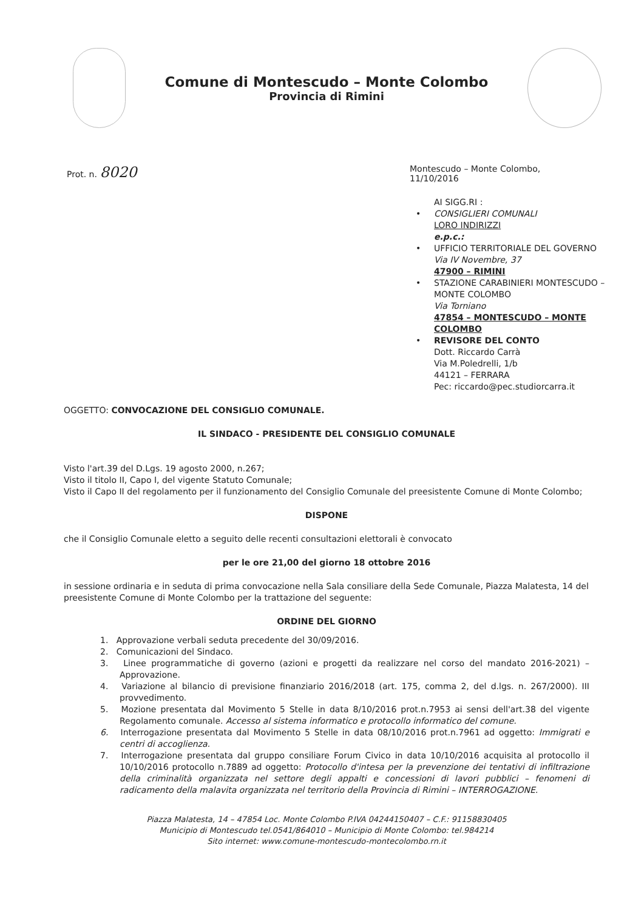Comune di Montescudo – Monte Colombo
Provincia di Rimini
Prot. n. 8020
Montescudo – Monte Colombo,
11/10/2016
AI SIGG.RI :
• CONSIGLIERI COMUNALI
LORO INDIRIZZI
e.p.c.:
• UFFICIO TERRITORIALE DEL GOVERNO
Via IV Novembre, 37
47900 – RIMINI
• STAZIONE CARABINIERI MONTESCUDO – MONTE COLOMBO
Via Torniano
47854 – MONTESCUDO – MONTE COLOMBO
• REVISORE DEL CONTO
Dott. Riccardo Carrà
Via M.Poledrelli, 1/b
44121 – FERRARA
Pec: riccardo@pec.studiorcarra.it
OGGETTO: CONVOCAZIONE DEL CONSIGLIO COMUNALE.
IL SINDACO - PRESIDENTE DEL CONSIGLIO COMUNALE
Visto l'art.39 del D.Lgs. 19 agosto 2000, n.267;
Visto il titolo II, Capo I, del vigente Statuto Comunale;
Visto il Capo II del regolamento per il funzionamento del Consiglio Comunale del preesistente Comune di Monte Colombo;
DISPONE
che il Consiglio Comunale eletto a seguito delle recenti consultazioni elettorali è convocato
per le ore 21,00 del giorno 18 ottobre 2016
in sessione ordinaria e in seduta di prima convocazione nella Sala consiliare della Sede Comunale, Piazza Malatesta, 14 del preesistente Comune di Monte Colombo per la trattazione del seguente:
ORDINE DEL GIORNO
1. Approvazione verbali seduta precedente del 30/09/2016.
2. Comunicazioni del Sindaco.
3. Linee programmatiche di governo (azioni e progetti da realizzare nel corso del mandato 2016-2021) – Approvazione.
4. Variazione al bilancio di previsione finanziario 2016/2018 (art. 175, comma 2, del d.lgs. n. 267/2000). III provvedimento.
5. Mozione presentata dal Movimento 5 Stelle in data 8/10/2016 prot.n.7953 ai sensi dell'art.38 del vigente Regolamento comunale. Accesso al sistema informatico e protocollo informatico del comune.
6. Interrogazione presentata dal Movimento 5 Stelle in data 08/10/2016 prot.n.7961 ad oggetto: Immigrati e centri di accoglienza.
7. Interrogazione presentata dal gruppo consiliare Forum Civico in data 10/10/2016 acquisita al protocollo il 10/10/2016 protocollo n.7889 ad oggetto: Protocollo d'intesa per la prevenzione dei tentativi di infiltrazione della criminalità organizzata nel settore degli appalti e concessioni di lavori pubblici – fenomeni di radicamento della malavita organizzata nel territorio della Provincia di Rimini – INTERROGAZIONE.
Piazza Malatesta, 14 – 47854 Loc. Monte Colombo P.IVA 04244150407 – C.F.: 91158830405
Municipio di Montescudo tel.0541/864010 – Municipio di Monte Colombo: tel.984214
Sito internet: www.comune-montescudo-montecolombo.rn.it